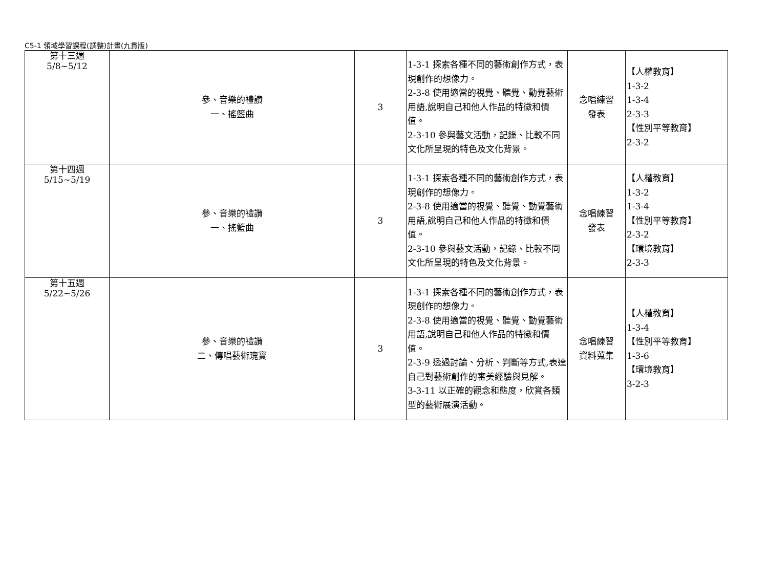C5-1 領域學習課程(調整)計畫(九貫版)
| 第十三週 5/8~5/12 | 參、音樂的禮讚 一、搖籃曲 | 3 | 1-3-1 探索各種不同的藝術創作方式，表現創作的想像力。 2-3-8 使用適當的視覺、聽覺、動覺藝術用語,說明自己和他人作品的特徵和價值。 2-3-10 參與藝文活動，記錄、比較不同文化所呈現的特色及文化背景。 | 念唱練習 發表 | 【人權教育】 1-3-2 1-3-4 2-3-3 【性別平等教育】 2-3-2 |
| 第十四週 5/15~5/19 | 參、音樂的禮讚 一、搖籃曲 | 3 | 1-3-1 探索各種不同的藝術創作方式，表現創作的想像力。 2-3-8 使用適當的視覺、聽覺、動覺藝術用語,說明自己和他人作品的特徵和價值。 2-3-10 參與藝文活動，記錄、比較不同文化所呈現的特色及文化背景。 | 念唱練習 發表 | 【人權教育】 1-3-2 1-3-4 【性別平等教育】 2-3-2 【環境教育】 2-3-3 |
| 第十五週 5/22~5/26 | 參、音樂的禮讚 二、傳唱藝術瑰寶 | 3 | 1-3-1 探索各種不同的藝術創作方式，表現創作的想像力。 2-3-8 使用適當的視覺、聽覺、動覺藝術用語,說明自己和他人作品的特徵和價值。 2-3-9 透過討論、分析、判斷等方式,表達自己對藝術創作的審美經驗與見解。 3-3-11 以正確的觀念和態度，欣賞各類型的藝術展演活動。 | 念唱練習 資料蒐集 | 【人權教育】 1-3-4 【性別平等教育】 1-3-6 【環境教育】 3-2-3 |